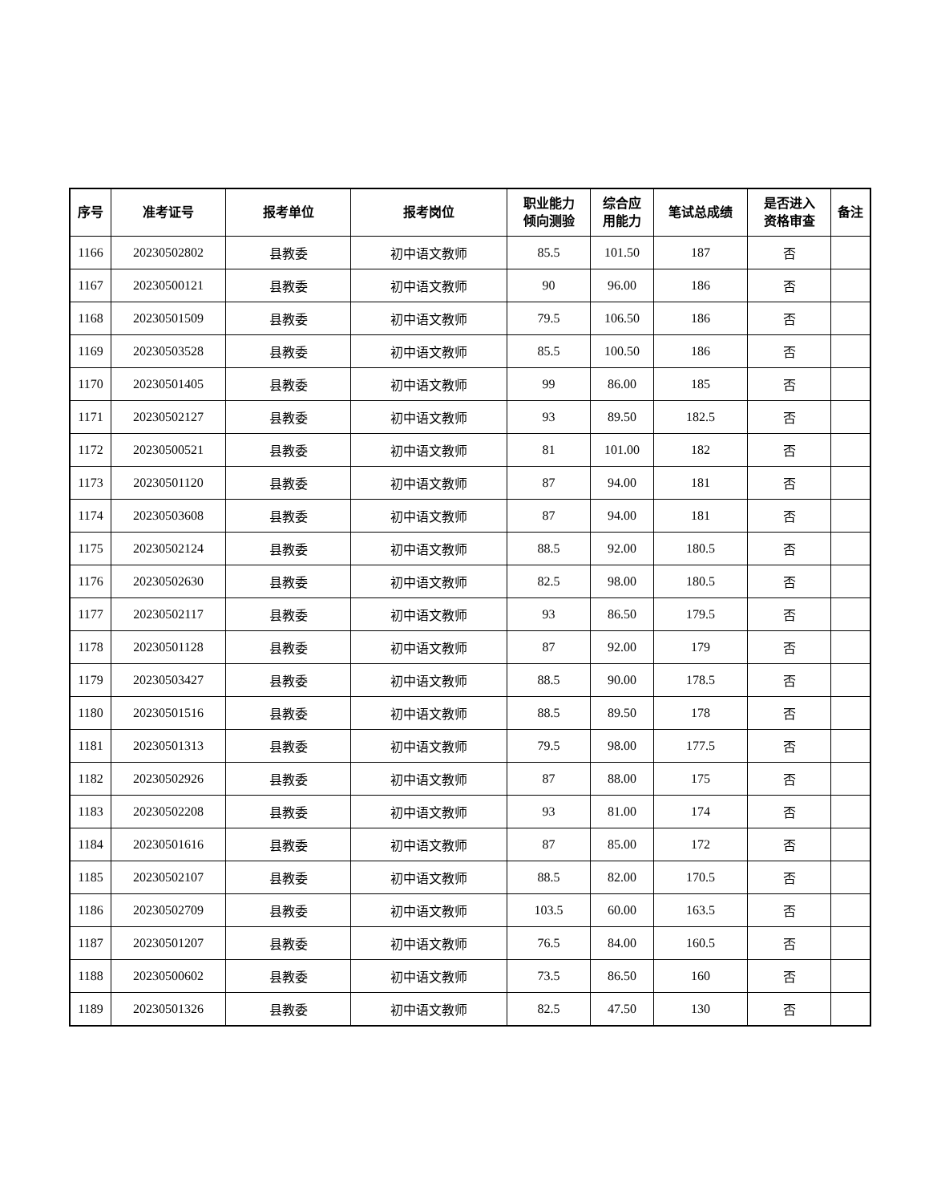| 序号 | 准考证号 | 报考单位 | 报考岗位 | 职业能力 倾向测验 | 综合应 用能力 | 笔试总成绩 | 是否进入 资格审查 | 备注 |
| --- | --- | --- | --- | --- | --- | --- | --- | --- |
| 1166 | 20230502802 | 县教委 | 初中语文教师 | 85.5 | 101.50 | 187 | 否 | |
| 1167 | 20230500121 | 县教委 | 初中语文教师 | 90 | 96.00 | 186 | 否 | |
| 1168 | 20230501509 | 县教委 | 初中语文教师 | 79.5 | 106.50 | 186 | 否 | |
| 1169 | 20230503528 | 县教委 | 初中语文教师 | 85.5 | 100.50 | 186 | 否 | |
| 1170 | 20230501405 | 县教委 | 初中语文教师 | 99 | 86.00 | 185 | 否 | |
| 1171 | 20230502127 | 县教委 | 初中语文教师 | 93 | 89.50 | 182.5 | 否 | |
| 1172 | 20230500521 | 县教委 | 初中语文教师 | 81 | 101.00 | 182 | 否 | |
| 1173 | 20230501120 | 县教委 | 初中语文教师 | 87 | 94.00 | 181 | 否 | |
| 1174 | 20230503608 | 县教委 | 初中语文教师 | 87 | 94.00 | 181 | 否 | |
| 1175 | 20230502124 | 县教委 | 初中语文教师 | 88.5 | 92.00 | 180.5 | 否 | |
| 1176 | 20230502630 | 县教委 | 初中语文教师 | 82.5 | 98.00 | 180.5 | 否 | |
| 1177 | 20230502117 | 县教委 | 初中语文教师 | 93 | 86.50 | 179.5 | 否 | |
| 1178 | 20230501128 | 县教委 | 初中语文教师 | 87 | 92.00 | 179 | 否 | |
| 1179 | 20230503427 | 县教委 | 初中语文教师 | 88.5 | 90.00 | 178.5 | 否 | |
| 1180 | 20230501516 | 县教委 | 初中语文教师 | 88.5 | 89.50 | 178 | 否 | |
| 1181 | 20230501313 | 县教委 | 初中语文教师 | 79.5 | 98.00 | 177.5 | 否 | |
| 1182 | 20230502926 | 县教委 | 初中语文教师 | 87 | 88.00 | 175 | 否 | |
| 1183 | 20230502208 | 县教委 | 初中语文教师 | 93 | 81.00 | 174 | 否 | |
| 1184 | 20230501616 | 县教委 | 初中语文教师 | 87 | 85.00 | 172 | 否 | |
| 1185 | 20230502107 | 县教委 | 初中语文教师 | 88.5 | 82.00 | 170.5 | 否 | |
| 1186 | 20230502709 | 县教委 | 初中语文教师 | 103.5 | 60.00 | 163.5 | 否 | |
| 1187 | 20230501207 | 县教委 | 初中语文教师 | 76.5 | 84.00 | 160.5 | 否 | |
| 1188 | 20230500602 | 县教委 | 初中语文教师 | 73.5 | 86.50 | 160 | 否 | |
| 1189 | 20230501326 | 县教委 | 初中语文教师 | 82.5 | 47.50 | 130 | 否 | |